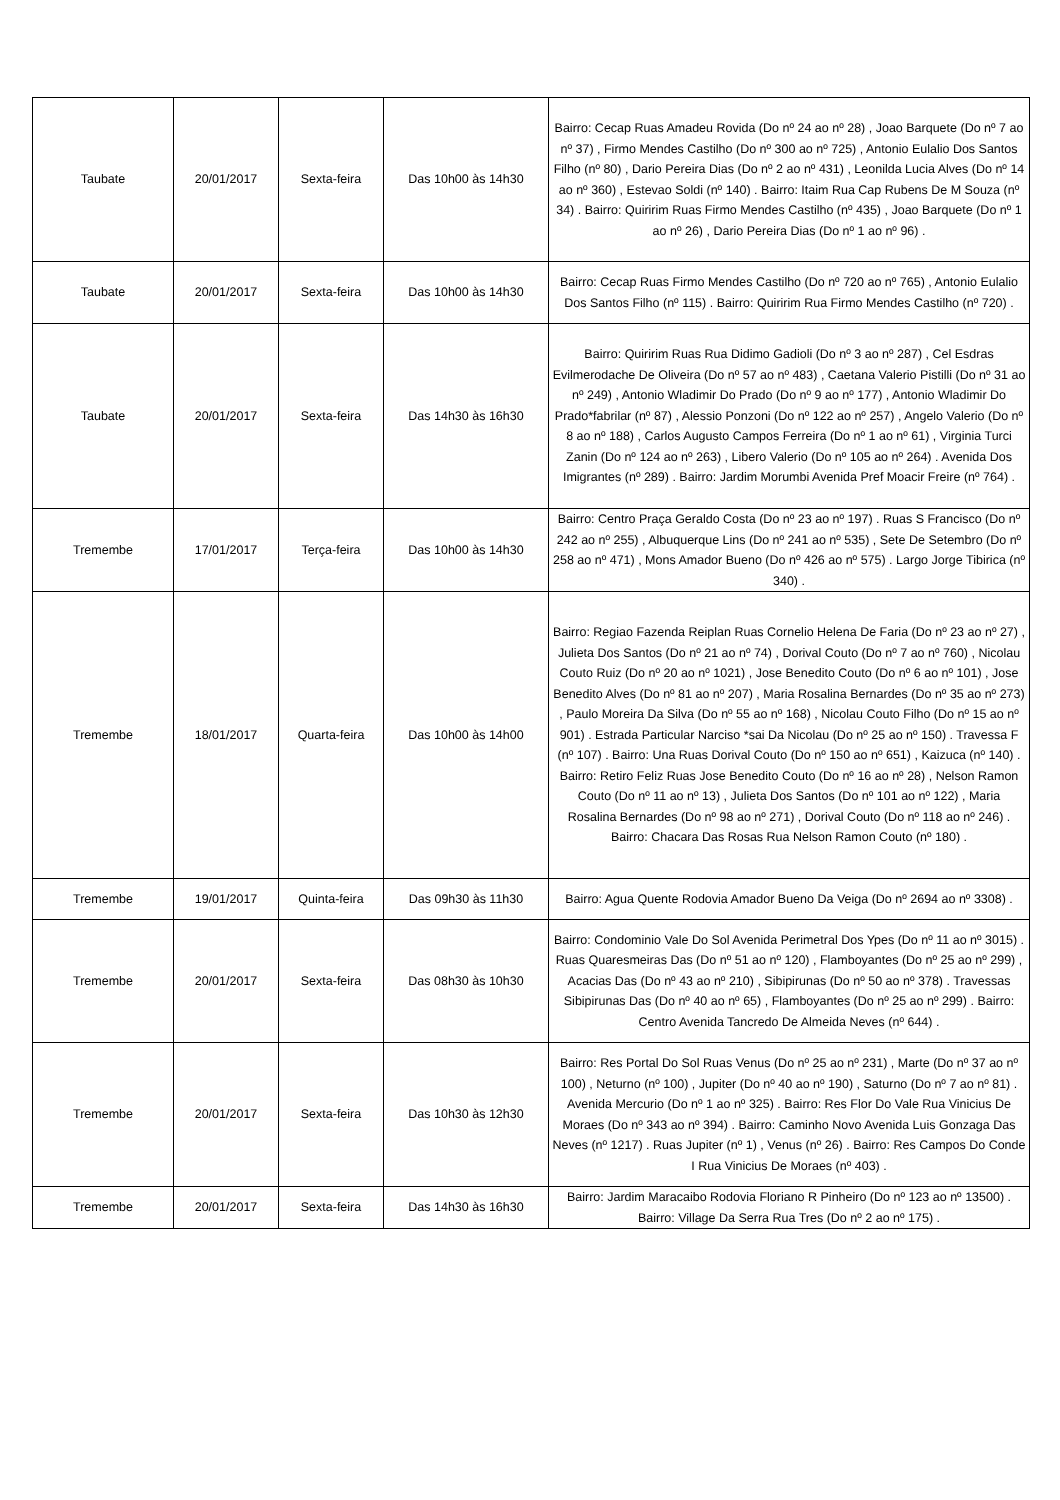| Taubate | 20/01/2017 | Sexta-feira | Das 10h00 às 14h30 | Bairro: Cecap Ruas Amadeu Rovida (Do nº 24 ao nº 28) , Joao Barquete (Do nº 7 ao nº 37) , Firmo Mendes Castilho (Do nº 300 ao nº 725) , Antonio Eulalio Dos Santos Filho (nº 80) , Dario Pereira Dias (Do nº 2 ao nº 431) , Leonilda Lucia Alves (Do nº 14 ao nº 360) , Estevao Soldi (nº 140) . Bairro: Itaim Rua Cap Rubens De M Souza (nº 34) . Bairro: Quiririm Ruas Firmo Mendes Castilho (nº 435) , Joao Barquete (Do nº 1 ao nº 26) , Dario Pereira Dias (Do nº 1 ao nº 96) . |
| Taubate | 20/01/2017 | Sexta-feira | Das 10h00 às 14h30 | Bairro: Cecap Ruas Firmo Mendes Castilho (Do nº 720 ao nº 765) , Antonio Eulalio Dos Santos Filho (nº 115) . Bairro: Quiririm Rua Firmo Mendes Castilho (nº 720) . |
| Taubate | 20/01/2017 | Sexta-feira | Das 14h30 às 16h30 | Bairro: Quiririm Ruas Rua Didimo Gadioli (Do nº 3 ao nº 287) , Cel Esdras Evilmerodache De Oliveira (Do nº 57 ao nº 483) , Caetana Valerio Pistilli (Do nº 31 ao nº 249) , Antonio Wladimir Do Prado (Do nº 9 ao nº 177) , Antonio Wladimir Do Prado*fabrilar (nº 87) , Alessio Ponzoni (Do nº 122 ao nº 257) , Angelo Valerio (Do nº 8 ao nº 188) , Carlos Augusto Campos Ferreira (Do nº 1 ao nº 61) , Virginia Turci Zanin (Do nº 124 ao nº 263) , Libero Valerio (Do nº 105 ao nº 264) . Avenida Dos Imigrantes (nº 289) . Bairro: Jardim Morumbi Avenida Pref Moacir Freire (nº 764) . |
| Tremembe | 17/01/2017 | Terça-feira | Das 10h00 às 14h30 | Bairro: Centro Praça Geraldo Costa (Do nº 23 ao nº 197) . Ruas S Francisco (Do nº 242 ao nº 255) , Albuquerque Lins (Do nº 241 ao nº 535) , Sete De Setembro (Do nº 258 ao nº 471) , Mons Amador Bueno (Do nº 426 ao nº 575) . Largo Jorge Tibirica (nº 340) . |
| Tremembe | 18/01/2017 | Quarta-feira | Das 10h00 às 14h00 | Bairro: Regiao Fazenda Reiplan Ruas Cornelio Helena De Faria (Do nº 23 ao nº 27) , Julieta Dos Santos (Do nº 21 ao nº 74) , Dorival Couto (Do nº 7 ao nº 760) , Nicolau Couto Ruiz (Do nº 20 ao nº 1021) , Jose Benedito Couto (Do nº 6 ao nº 101) , Jose Benedito Alves (Do nº 81 ao nº 207) , Maria Rosalina Bernardes (Do nº 35 ao nº 273) , Paulo Moreira Da Silva (Do nº 55 ao nº 168) , Nicolau Couto Filho (Do nº 15 ao nº 901) . Estrada Particular Narciso *sai Da Nicolau (Do nº 25 ao nº 150) . Travessa F (nº 107) . Bairro: Una Ruas Dorival Couto (Do nº 150 ao nº 651) , Kaizuca (nº 140) . Bairro: Retiro Feliz Ruas Jose Benedito Couto (Do nº 16 ao nº 28) , Nelson Ramon Couto (Do nº 11 ao nº 13) , Julieta Dos Santos (Do nº 101 ao nº 122) , Maria Rosalina Bernardes (Do nº 98 ao nº 271) , Dorival Couto (Do nº 118 ao nº 246) . Bairro: Chacara Das Rosas Rua Nelson Ramon Couto (nº 180) . |
| Tremembe | 19/01/2017 | Quinta-feira | Das 09h30 às 11h30 | Bairro: Agua Quente Rodovia Amador Bueno Da Veiga (Do nº 2694 ao nº 3308) . |
| Tremembe | 20/01/2017 | Sexta-feira | Das 08h30 às 10h30 | Bairro: Condominio Vale Do Sol Avenida Perimetral Dos Ypes (Do nº 11 ao nº 3015) . Ruas Quaresmeiras Das (Do nº 51 ao nº 120) , Flamboyantes (Do nº 25 ao nº 299) , Acacias Das (Do nº 43 ao nº 210) , Sibipirunas (Do nº 50 ao nº 378) . Travessas Sibipirunas Das (Do nº 40 ao nº 65) , Flamboyantes (Do nº 25 ao nº 299) . Bairro: Centro Avenida Tancredo De Almeida Neves (nº 644) . |
| Tremembe | 20/01/2017 | Sexta-feira | Das 10h30 às 12h30 | Bairro: Res Portal Do Sol Ruas Venus (Do nº 25 ao nº 231) , Marte (Do nº 37 ao nº 100) , Neturno (nº 100) , Jupiter (Do nº 40 ao nº 190) , Saturno (Do nº 7 ao nº 81) . Avenida Mercurio (Do nº 1 ao nº 325) . Bairro: Res Flor Do Vale Rua Vinicius De Moraes (Do nº 343 ao nº 394) . Bairro: Caminho Novo Avenida Luis Gonzaga Das Neves (nº 1217) . Ruas Jupiter (nº 1) , Venus (nº 26) . Bairro: Res Campos Do Conde I Rua Vinicius De Moraes (nº 403) . |
| Tremembe | 20/01/2017 | Sexta-feira | Das 14h30 às 16h30 | Bairro: Jardim Maracaibo Rodovia Floriano R Pinheiro (Do nº 123 ao nº 13500) . Bairro: Village Da Serra Rua Tres (Do nº 2 ao nº 175) . |